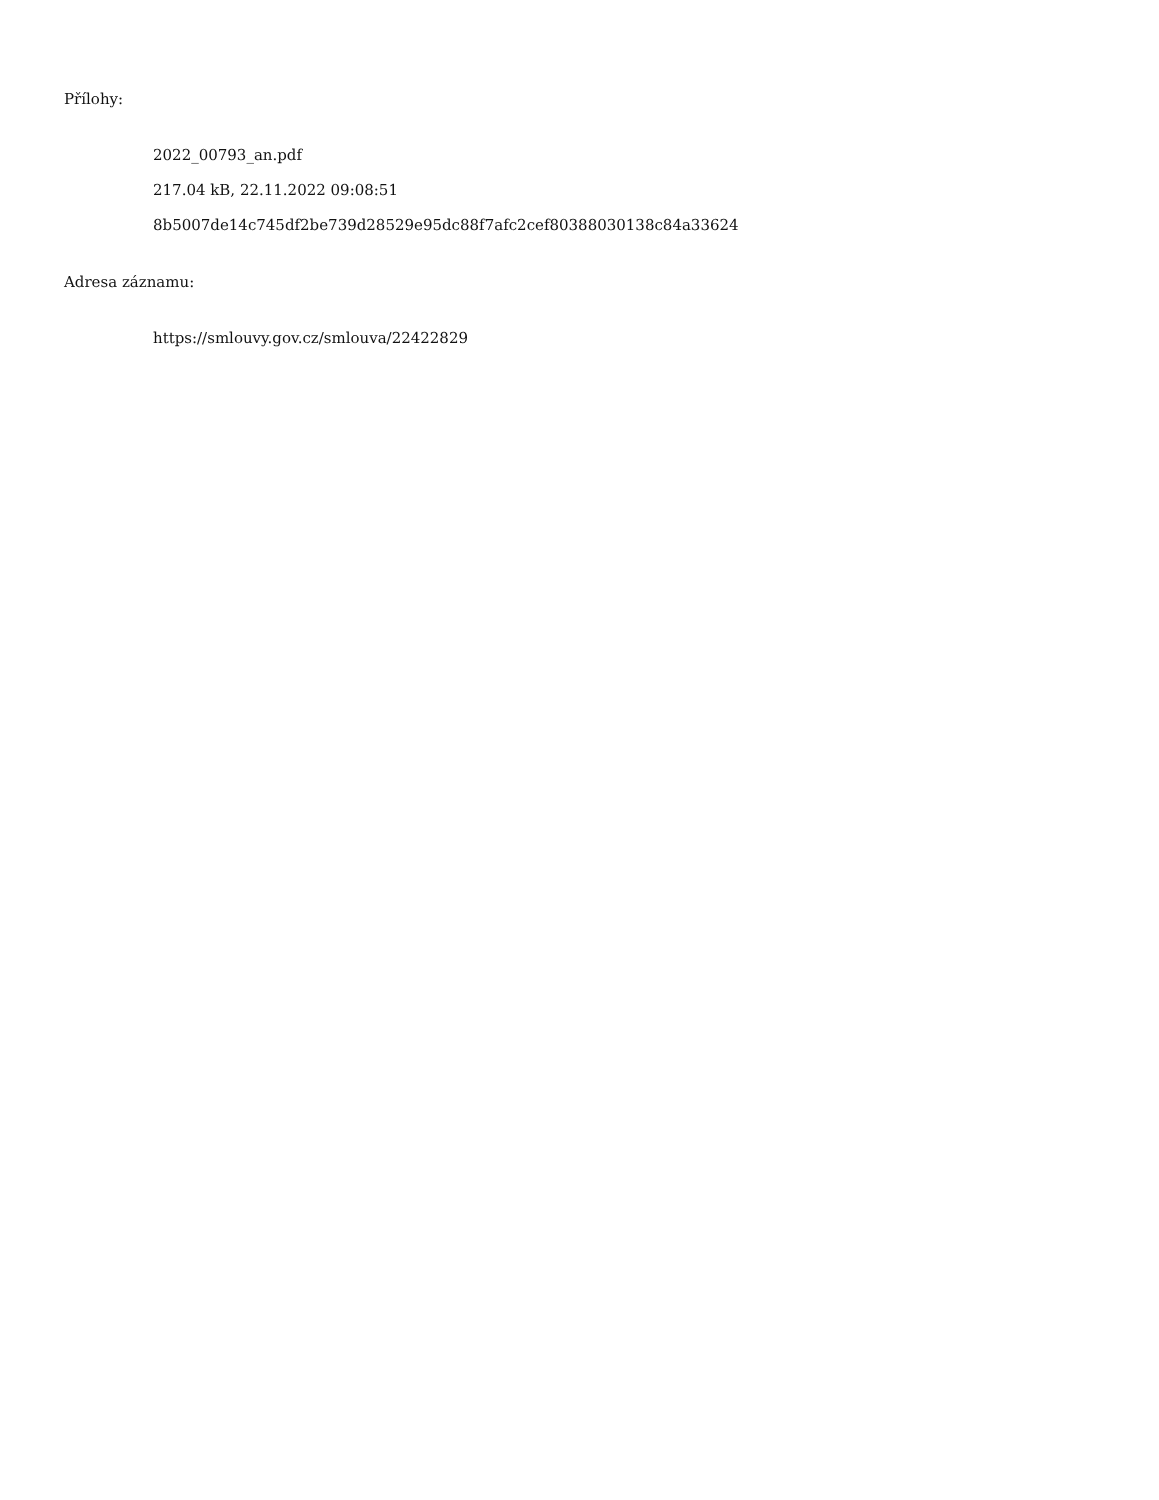Přílohy:
2022_00793_an.pdf
217.04 kB, 22.11.2022 09:08:51
8b5007de14c745df2be739d28529e95dc88f7afc2cef80388030138c84a33624
Adresa záznamu:
https://smlouvy.gov.cz/smlouva/22422829